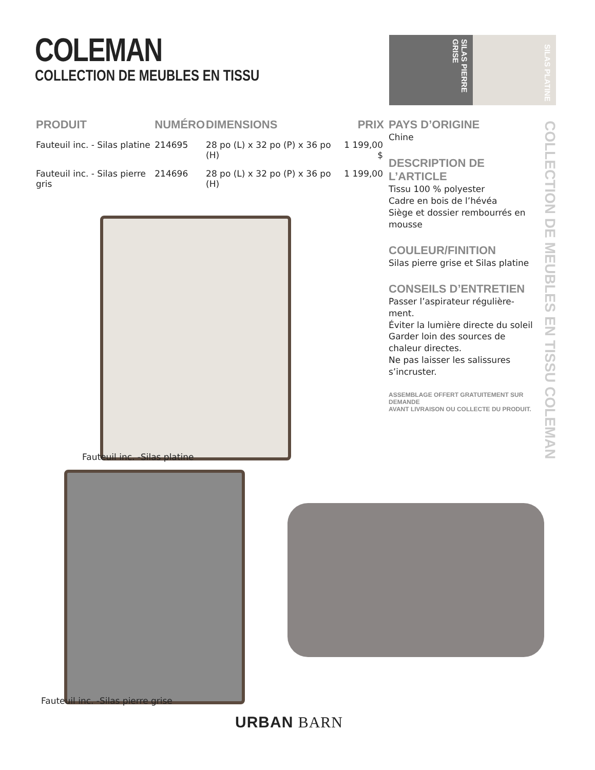COLEMAN
COLLECTION DE MEUBLES EN TISSU
SILAS PIERRE GRISE
SILAS PLATINE
| PRODUIT | NUMÉRO | DIMENSIONS | PRIX |
| --- | --- | --- | --- |
| Fauteuil inc. - Silas platine | 214695 | 28 po (L) x 32 po (P) x 36 po (H) | 1 199,00 $ |
| Fauteuil inc. - Silas pierre gris | 214696 | 28 po (L) x 32 po (P) x 36 po (H) | 1 199,00 |
PAYS D’ORIGINE
Chine
DESCRIPTION DE L’ARTICLE
Tissu 100 % polyester
Cadre en bois de l’hévéa
Siège et dossier rembourrés en mousse
COULEUR/FINITION
Silas pierre grise et Silas platine
CONSEILS D’ENTRETIEN
Passer l’aspirateur régulière-ment.
Éviter la lumière directe du soleil
Garder loin des sources de chaleur directes.
Ne pas laisser les salissures s’incruster.
ASSEMBLAGE OFFERT GRATUITEMENT SUR DEMANDE
AVANT LIVRAISON OU COLLECTE DU PRODUIT.
COLLECTION DE MEUBLES EN TISSU COLEMAN
Fauteuil inc. -Silas platine
Fauteuil inc. -Silas pierre grise
URBAN BARN